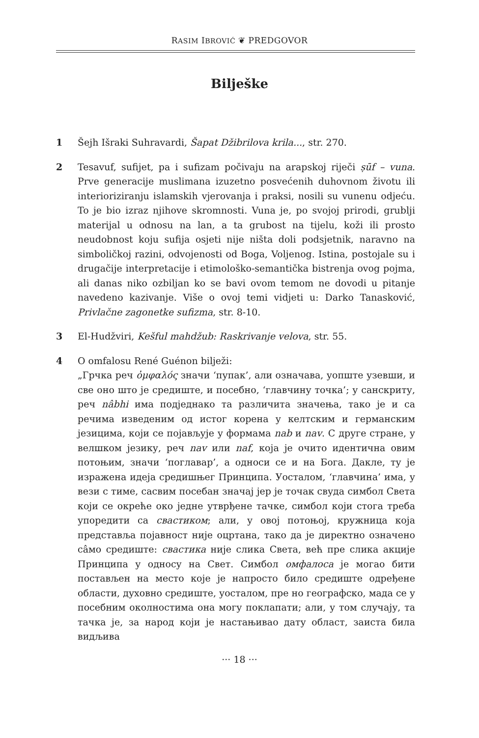RASIM IBROVIĆ ❦ PREDGOVOR
Bilješke
1 Šejh Išraki Suhravardi, Šapat Džibrilova krila..., str. 270.
2 Tesavuf, sufijet, pa i sufizam počivaju na arapskoj riječi ṣūf – vuna. Prve generacije muslimana izuzetno posvećenih duhovnom životu ili interioriziranju islamskih vjerovanja i praksi, nosili su vunenu odjeću. To je bio izraz njihove skromnosti. Vuna je, po svojoj prirodi, grublji materijal u odnosu na lan, a ta grubost na tijelu, koži ili prosto neudobnost koju sufija osjeti nije ništa doli podsjetnik, naravno na simboličkoj razini, odvojenosti od Boga, Voljenog. Istina, postojale su i drugačije interpretacije i etimološko-semantička bistrenja ovog pojma, ali danas niko ozbiljan ko se bavi ovom temom ne dovodi u pitanje navedeno kazivanje. Više o ovoj temi vidjeti u: Darko Tanasković, Privlačne zagonetke sufizma, str. 8-10.
3 El-Hudžviri, Kešful mahdžub: Raskrivanje velova, str. 55.
4 O omfalosu René Guénon bilježi:
„Грчка реч ὀμφαλός значи ‘пупак’, али означава, уопште узевши, и све оно што је средиште, и посебно, ‘главчину точка’; у санскриту, реч nâbhi има подједнако та различита значења, тако је и са речима изведеним од истог корена у келтским и германским језицима, који се појављује у формама nab и nav. С друге стране, у велшком језику, реч nav или naf, која је очито идентична овим потоњим, значи ‘поглавар’, а односи се и на Бога. Дакле, ту је изражена идеја средишњег Принципа. Уосталом, ‘главчина’ има, у вези с тиме, сасвим посебан значај јер је точак свуда симбол Света који се окреће око једне утврђене тачке, симбол који стога треба упоредити са свастиком; али, у овој потоњој, кружница која представља појавност није оцртана, тако да је директно означено сâмо средиште: свастика није слика Света, већ пре слика акције Принципа у односу на Свет. Симбол омфалоса је могао бити постављен на место које је напросто било средиште одређене области, духовно средиште, уосталом, пре но географско, мада се у посебним околностима она могу поклапати; али, у том случају, та тачка је, за народ који је настањивао дату област, заиста била видљива
··· 18 ···